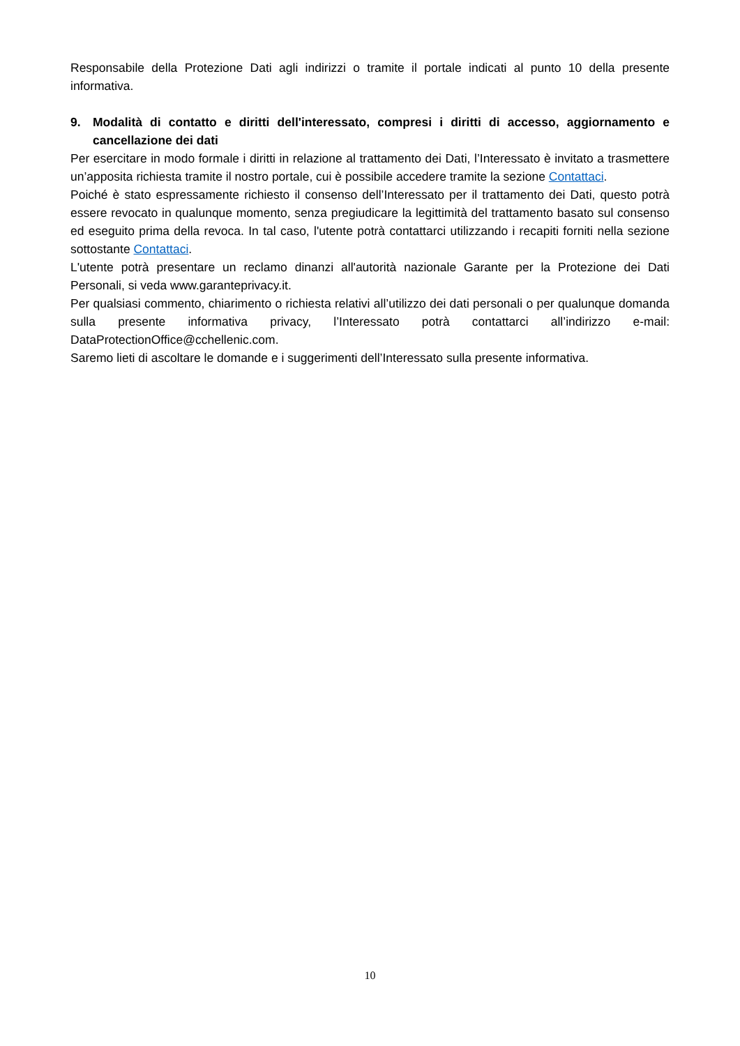Responsabile della Protezione Dati agli indirizzi o tramite il portale indicati al punto 10 della presente informativa.
9. Modalità di contatto e diritti dell'interessato, compresi i diritti di accesso, aggiornamento e cancellazione dei dati
Per esercitare in modo formale i diritti in relazione al trattamento dei Dati, l’Interessato è invitato a trasmettere un’apposita richiesta tramite il nostro portale, cui è possibile accedere tramite la sezione Contattaci.
Poiché è stato espressamente richiesto il consenso dell’Interessato per il trattamento dei Dati, questo potrà essere revocato in qualunque momento, senza pregiudicare la legittimità del trattamento basato sul consenso ed eseguito prima della revoca. In tal caso, l'utente potrà contattarci utilizzando i recapiti forniti nella sezione sottostante Contattaci.
L'utente potrà presentare un reclamo dinanzi all'autorità nazionale Garante per la Protezione dei Dati Personali, si veda www.garanteprivacy.it.
Per qualsiasi commento, chiarimento o richiesta relativi all’utilizzo dei dati personali o per qualunque domanda sulla presente informativa privacy, l’Interessato potrà contattarci all’indirizzo e-mail: DataProtectionOffice@cchellenic.com.
Saremo lieti di ascoltare le domande e i suggerimenti dell’Interessato sulla presente informativa.
10